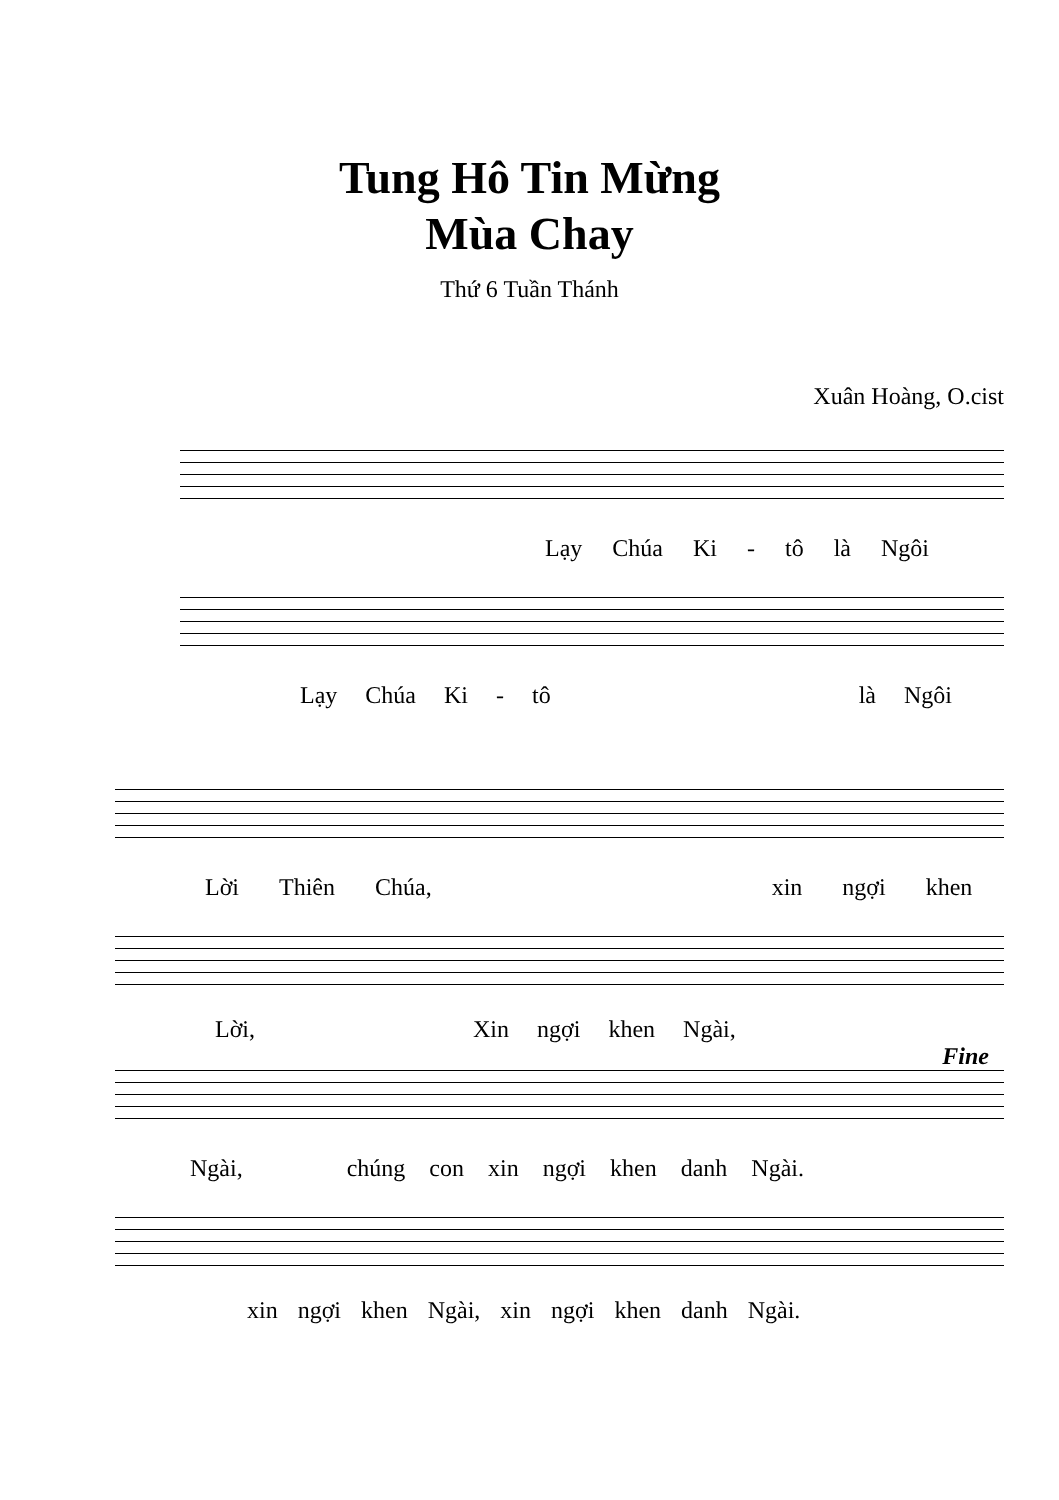Tung Hô Tin Mừng
Mùa Chay
Thứ 6 Tuần Thánh
Xuân Hoàng, O.cist
Lạy Chúa Ki - tô là Ngôi
Lạy Chúa Ki - tô là Ngôi
Lời Thiên Chúa, xin ngợi khen
Lời, Xin ngợi khen Ngài,
Fine
Ngài, chúng con xin ngợi khen danh Ngài.
xin ngợi khen Ngài, xin ngợi khen danh Ngài.